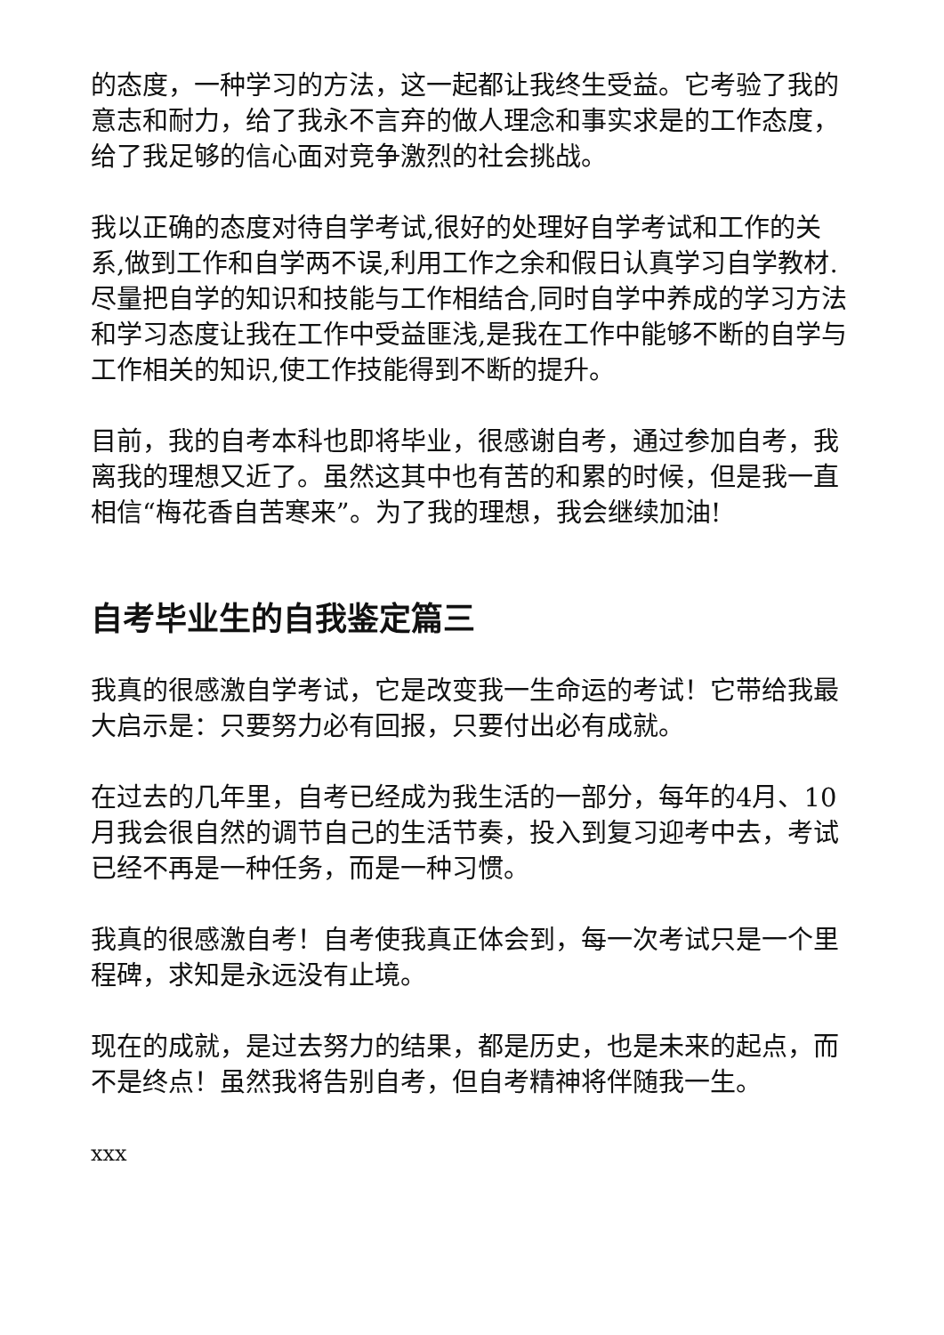的态度，一种学习的方法，这一起都让我终生受益。它考验了我的意志和耐力，给了我永不言弃的做人理念和事实求是的工作态度，给了我足够的信心面对竞争激烈的社会挑战。
我以正确的态度对待自学考试,很好的处理好自学考试和工作的关系,做到工作和自学两不误,利用工作之余和假日认真学习自学教材.尽量把自学的知识和技能与工作相结合,同时自学中养成的学习方法和学习态度让我在工作中受益匪浅,是我在工作中能够不断的自学与工作相关的知识,使工作技能得到不断的提升。
目前，我的自考本科也即将毕业，很感谢自考，通过参加自考，我离我的理想又近了。虽然这其中也有苦的和累的时候，但是我一直相信“梅花香自苦寒来”。为了我的理想，我会继续加油!
自考毕业生的自我鉴定篇三
我真的很感激自学考试，它是改变我一生命运的考试！它带给我最大启示是：只要努力必有回报，只要付出必有成就。
在过去的几年里，自考已经成为我生活的一部分，每年的4月、10月我会很自然的调节自己的生活节奏，投入到复习迎考中去，考试已经不再是一种任务，而是一种习惯。
我真的很感激自考！自考使我真正体会到，每一次考试只是一个里程碑，求知是永远没有止境。
现在的成就，是过去努力的结果，都是历史，也是未来的起点，而不是终点！虽然我将告别自考，但自考精神将伴随我一生。
xxx